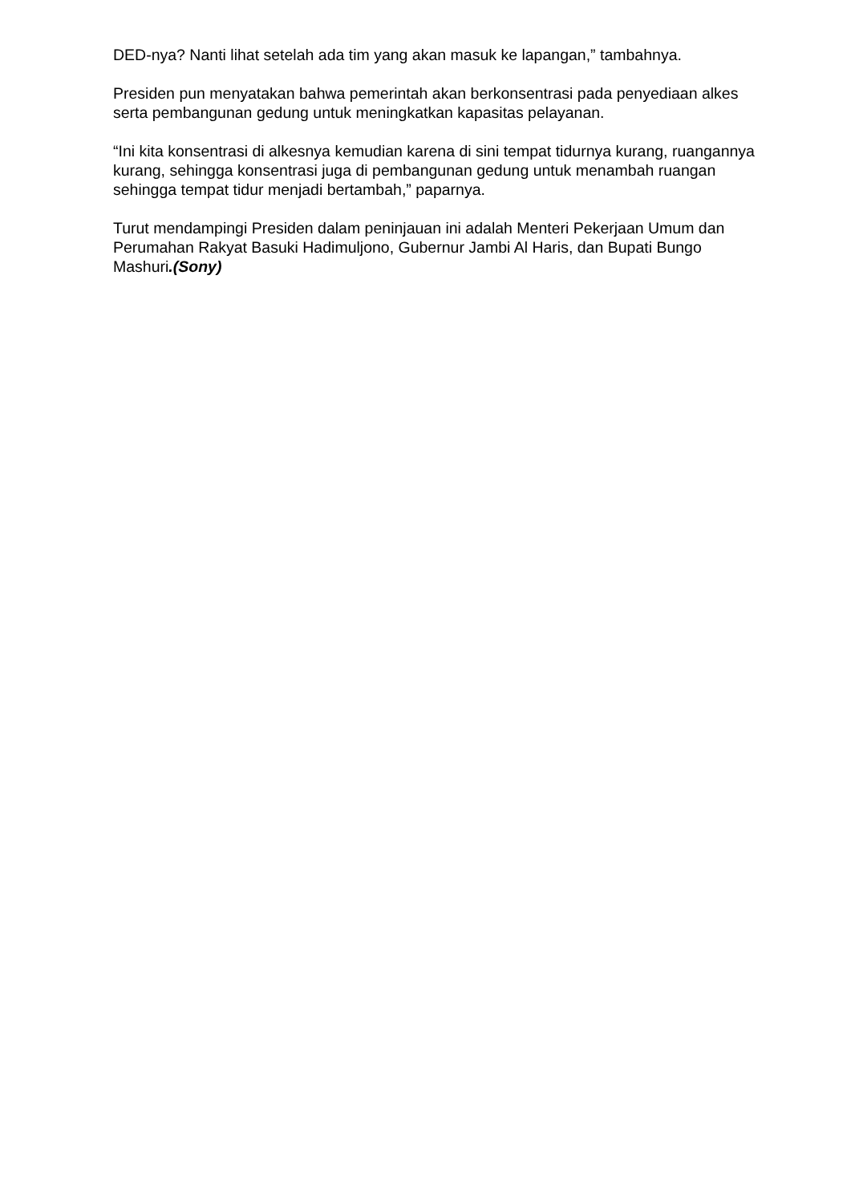DED-nya? Nanti lihat setelah ada tim yang akan masuk ke lapangan,” tambahnya.
Presiden pun menyatakan bahwa pemerintah akan berkonsentrasi pada penyediaan alkes serta pembangunan gedung untuk meningkatkan kapasitas pelayanan.
“Ini kita konsentrasi di alkesnya kemudian karena di sini tempat tidurnya kurang, ruangannya kurang, sehingga konsentrasi juga di pembangunan gedung untuk menambah ruangan sehingga tempat tidur menjadi bertambah,” paparnya.
Turut mendampingi Presiden dalam peninjauan ini adalah Menteri Pekerjaan Umum dan Perumahan Rakyat Basuki Hadimuljono, Gubernur Jambi Al Haris, dan Bupati Bungo Mashuri.(Sony)